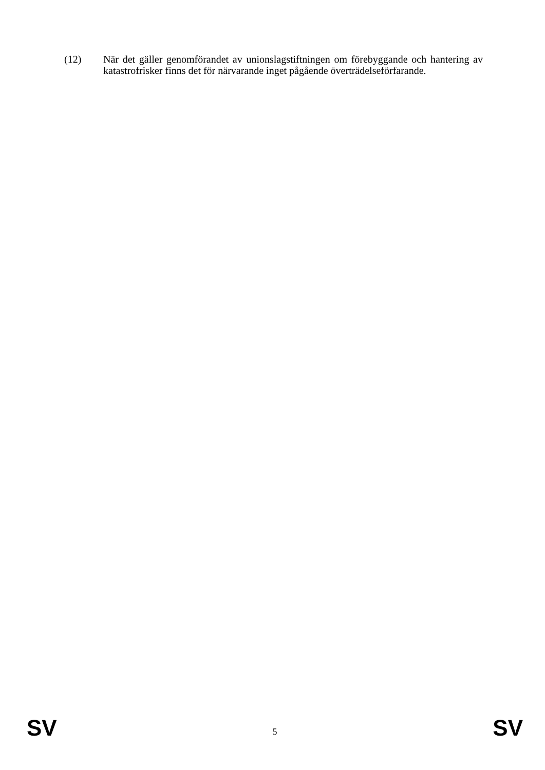(12) När det gäller genomförandet av unionslagstiftningen om förebyggande och hantering av katastrofrisker finns det för närvarande inget pågående överträdelseförfarande.
SV 5 SV